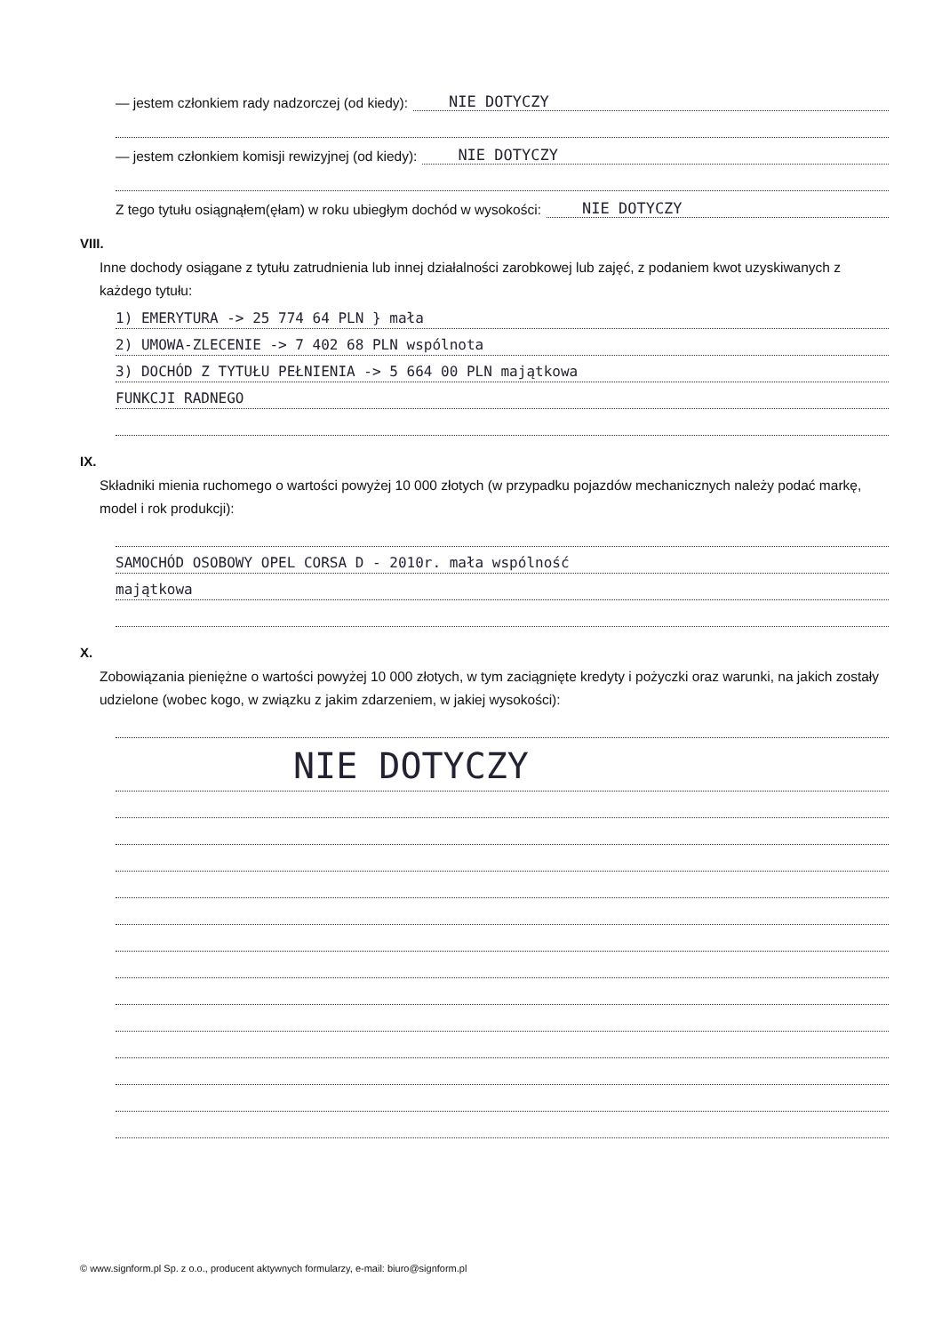— jestem członkiem rady nadzorczej (od kiedy): NIE DOTYCZY
— jestem członkiem komisji rewizyjnej (od kiedy): NIE DOTYCZY
Z tego tytułu osiągnąłem(ęłam) w roku ubiegłym dochód w wysokości: NIE DOTYCZY
VIII.
Inne dochody osiągane z tytułu zatrudnienia lub innej działalności zarobkowej lub zajęć, z podaniem kwot uzyskiwanych z każdego tytułu:
1) EMERYTURA -> 25 774 64 PLN } mała
2) UMOWA-ZLECENIE -> 7 402 68 PLN wspólnota
3) DOCHÓD Z TYTUŁU PEŁNIENIA -> 5 664 00 PLN majątkowa
FUNKCJI RADNEGO
IX.
Składniki mienia ruchomego o wartości powyżej 10 000 złotych (w przypadku pojazdów mechanicznych należy podać markę, model i rok produkcji):
SAMOCHÓD OSOBOWY OPEL CORSA D - 2010r. mała wspólność
majątkowa
X.
Zobowiązania pieniężne o wartości powyżej 10 000 złotych, w tym zaciągnięte kredyty i pożyczki oraz warunki, na jakich zostały udzielone (wobec kogo, w związku z jakim zdarzeniem, w jakiej wysokości):
NIE DOTYCZY
© www.signform.pl Sp. z o.o., producent aktywnych formularzy, e-mail: biuro@signform.pl